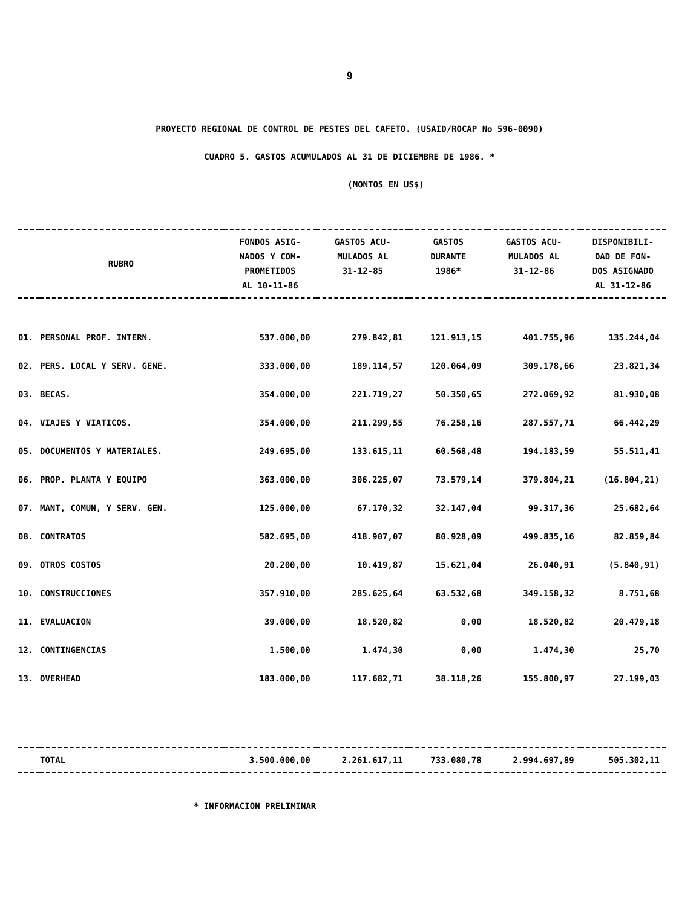9
PROYECTO REGIONAL DE CONTROL DE PESTES DEL CAFETO. (USAID/ROCAP No 596-0090)
CUADRO 5. GASTOS ACUMULADOS AL 31 DE DICIEMBRE DE 1986. *
(MONTOS EN US$)
| RUBRO | | FONDOS ASIG- NADOS Y COM- PROMETIDOS AL 10-11-86 | GASTOS ACU- MULADOS AL 31-12-85 | GASTOS DURANTE 1986* | GASTOS ACU- MULADOS AL 31-12-86 | DISPONIBILI- DAD DE FON- DOS ASIGNADO AL 31-12-86 |
| --- | --- | --- | --- | --- | --- | --- |
| 01. | PERSONAL PROF. INTERN. | 537.000,00 | 279.842,81 | 121.913,15 | 401.755,96 | 135.244,04 |
| 02. | PERS. LOCAL Y SERV. GENE. | 333.000,00 | 189.114,57 | 120.064,09 | 309.178,66 | 23.821,34 |
| 03. | BECAS. | 354.000,00 | 221.719,27 | 50.350,65 | 272.069,92 | 81.930,08 |
| 04. | VIAJES Y VIATICOS. | 354.000,00 | 211.299,55 | 76.258,16 | 287.557,71 | 66.442,29 |
| 05. | DOCUMENTOS Y MATERIALES. | 249.695,00 | 133.615,11 | 60.568,48 | 194.183,59 | 55.511,41 |
| 06. | PROP. PLANTA Y EQUIPO | 363.000,00 | 306.225,07 | 73.579,14 | 379.804,21 | (16.804,21) |
| 07. | MANT, COMUN, Y SERV. GEN. | 125.000,00 | 67.170,32 | 32.147,04 | 99.317,36 | 25.682,64 |
| 08. | CONTRATOS | 582.695,00 | 418.907,07 | 80.928,09 | 499.835,16 | 82.859,84 |
| 09. | OTROS COSTOS | 20.200,00 | 10.419,87 | 15.621,04 | 26.040,91 | (5.840,91) |
| 10. | CONSTRUCCIONES | 357.910,00 | 285.625,64 | 63.532,68 | 349.158,32 | 8.751,68 |
| 11. | EVALUACION | 39.000,00 | 18.520,82 | 0,00 | 18.520,82 | 20.479,18 |
| 12. | CONTINGENCIAS | 1.500,00 | 1.474,30 | 0,00 | 1.474,30 | 25,70 |
| 13. | OVERHEAD | 183.000,00 | 117.682,71 | 38.118,26 | 155.800,97 | 27.199,03 |
| | TOTAL | 3.500.000,00 | 2.261.617,11 | 733.080,78 | 2.994.697,89 | 505.302,11 |
* INFORMACION PRELIMINAR